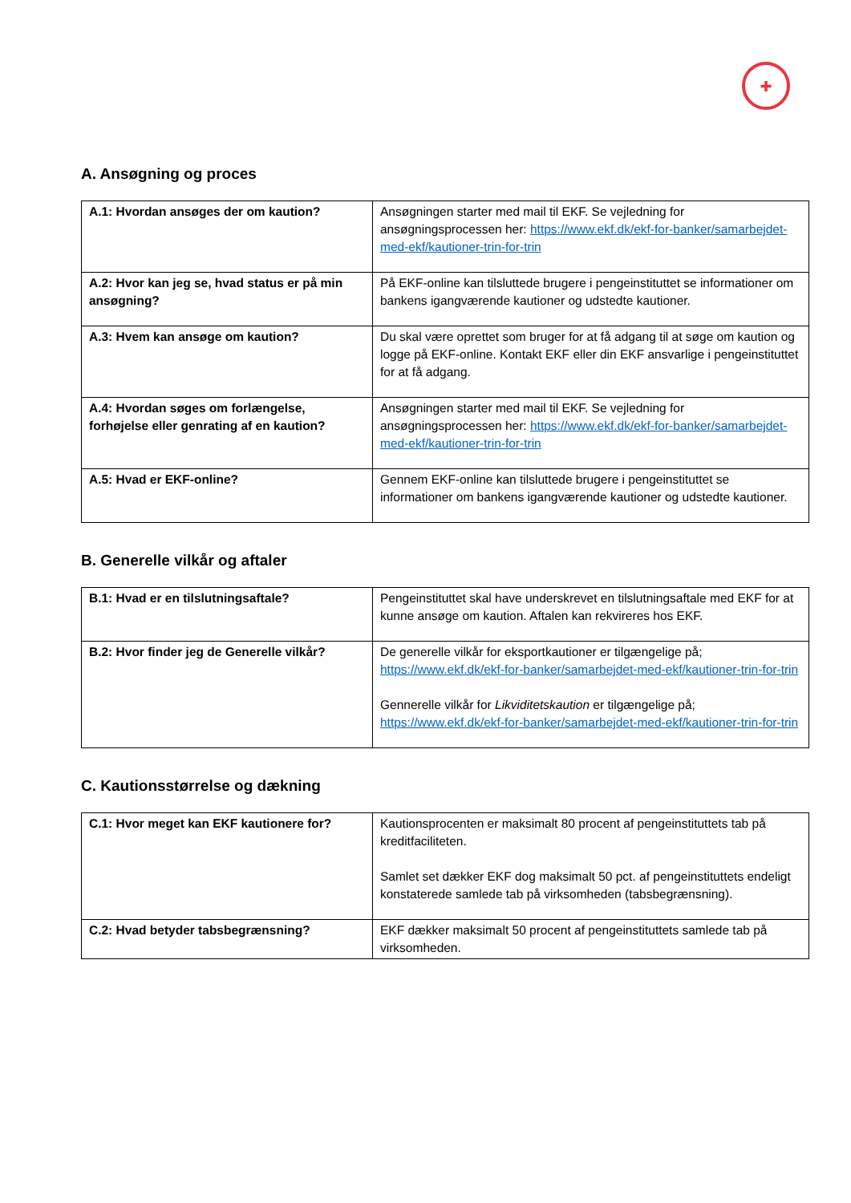✚
A. Ansøgning og proces
| A.1: Hvordan ansøges der om kaution? | Ansøgningen starter med mail til EKF. Se vejledning for ansøgningsprocessen her: https://www.ekf.dk/ekf-for-banker/samarbejdet-med-ekf/kautioner-trin-for-trin |
| A.2: Hvor kan jeg se, hvad status er på min ansøgning? | På EKF-online kan tilsluttede brugere i pengeinstituttet se informationer om bankens igangværende kautioner og udstedte kautioner. |
| A.3: Hvem kan ansøge om kaution? | Du skal være oprettet som bruger for at få adgang til at søge om kaution og logge på EKF-online. Kontakt EKF eller din EKF ansvarlige i pengeinstituttet for at få adgang. |
| A.4: Hvordan søges om forlængelse, forhøjelse eller genrating af en kaution? | Ansøgningen starter med mail til EKF. Se vejledning for ansøgningsprocessen her: https://www.ekf.dk/ekf-for-banker/samarbejdet-med-ekf/kautioner-trin-for-trin |
| A.5: Hvad er EKF-online? | Gennem EKF-online kan tilsluttede brugere i pengeinstituttet se informationer om bankens igangværende kautioner og udstedte kautioner. |
B. Generelle vilkår og aftaler
| B.1: Hvad er en tilslutningsaftale? | Pengeinstituttet skal have underskrevet en tilslutningsaftale med EKF for at kunne ansøge om kaution. Aftalen kan rekvireres hos EKF. |
| B.2: Hvor finder jeg de Generelle vilkår? | De generelle vilkår for eksportkautioner er tilgængelige på; https://www.ekf.dk/ekf-for-banker/samarbejdet-med-ekf/kautioner-trin-for-trin Gennerelle vilkår for Likviditetskaution er tilgængelige på; https://www.ekf.dk/ekf-for-banker/samarbejdet-med-ekf/kautioner-trin-for-trin |
C. Kautionsstørrelse og dækning
| C.1: Hvor meget kan EKF kautionere for? | Kautionsprocenten er maksimalt 80 procent af pengeinstituttets tab på kreditfaciliteten. Samlet set dækker EKF dog maksimalt 50 pct. af pengeinstituttets endeligt konstaterede samlede tab på virksomheden (tabsbegrænsning). |
| C.2: Hvad betyder tabsbegrænsning? | EKF dækker maksimalt 50 procent af pengeinstituttets samlede tab på virksomheden. |